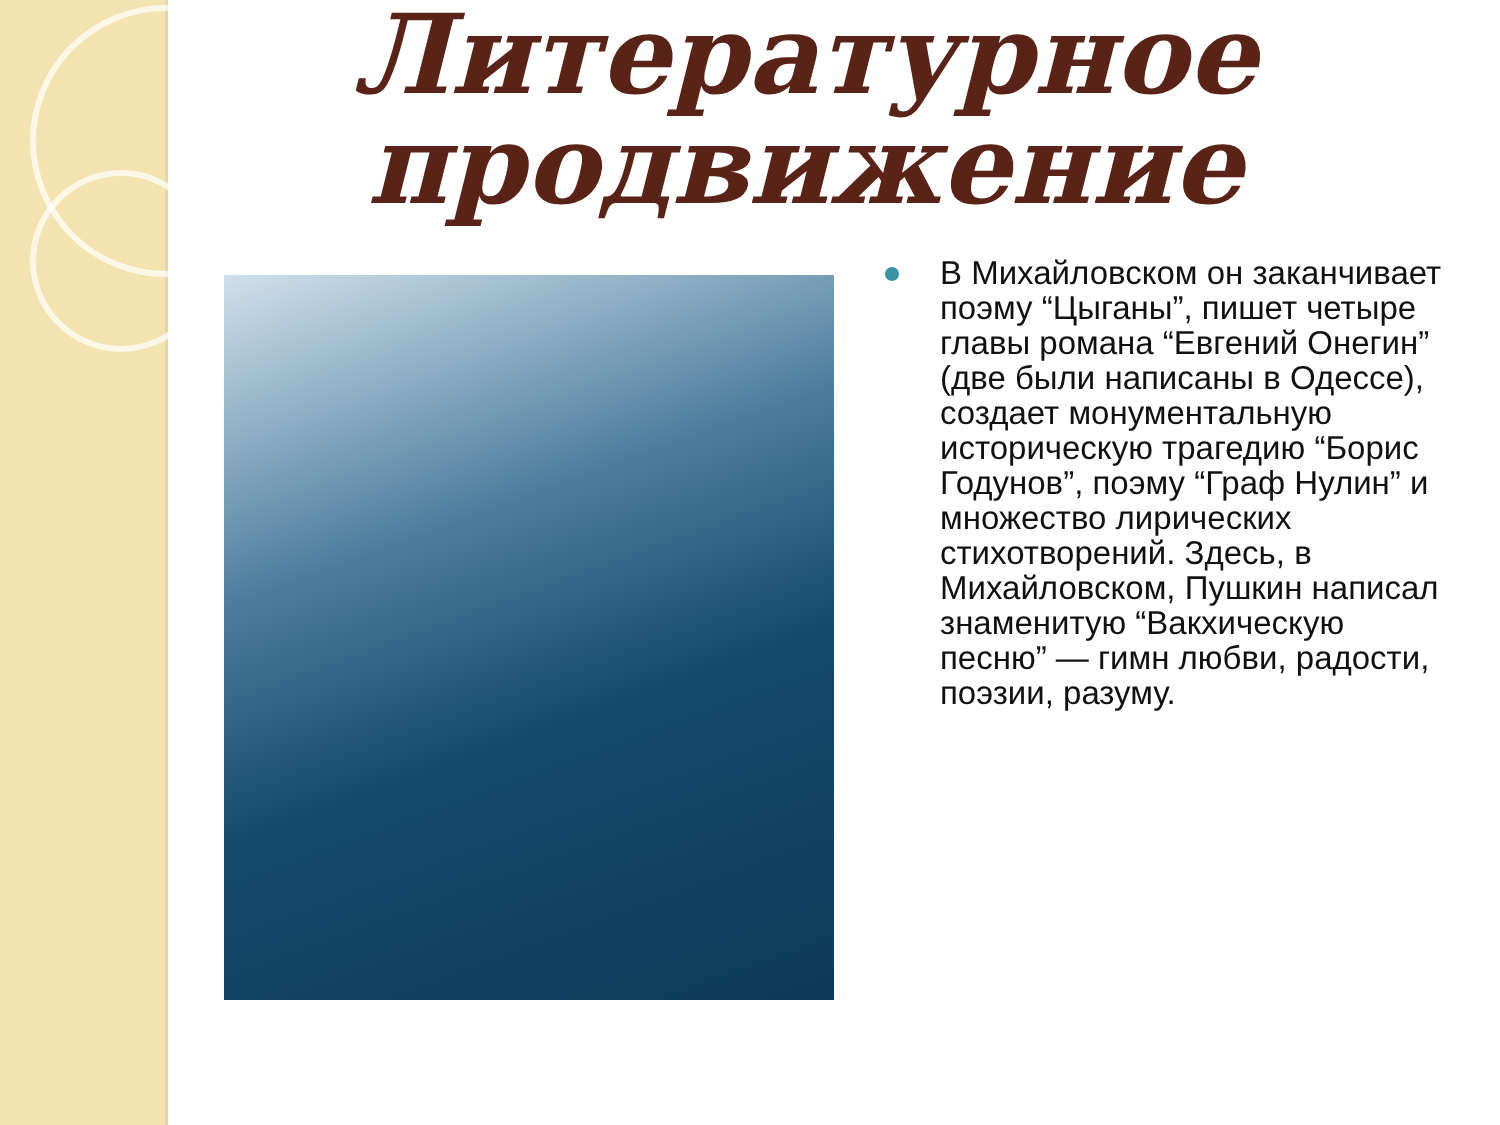Литературное продвижение
В Михайловском он заканчивает поэму “Цыганы”, пишет четыре главы романа “Евгений Онегин” (две были написаны в Одессе), создает монументальную историческую трагедию “Борис Годунов”, поэму “Граф Нулин” и множество лирических стихотворений. Здесь, в Михайловском, Пушкин написал знаменитую “Вакхическую песню” — гимн любви, радости, поэзии, разуму.